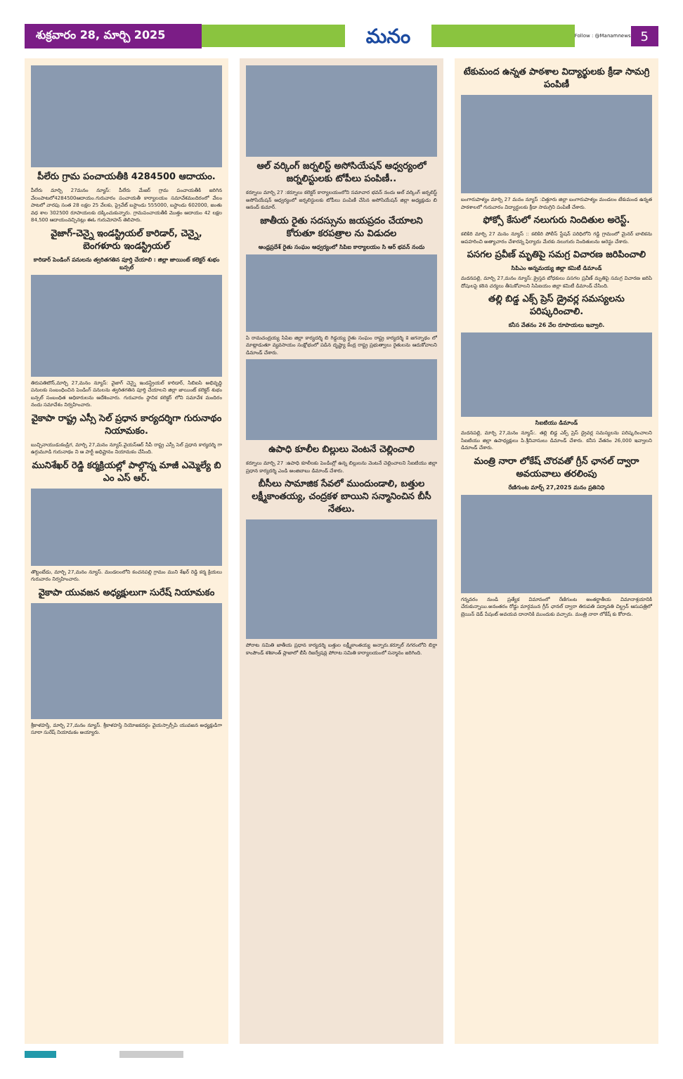శుక్రవారం 28, మార్చి 2025
మనం
Follow : @Manamnews
5
పీలేరు గ్రామ పంచాయతీకి 4284500 ఆదాయం.
పీలేరు మార్చి 27మనం న్యూస్: పీలేరు మేజర్ గ్రామ పంచాయతీకి జరిగిన వేలంపాటలో4284500ఆదాయం.గురువారం పంచాయతీ కార్యాలయం సమావేశమందిరంలో వేలం పాటలో వారపు సంత 28 లక్షల 25 వేలకు, ప్రైవేట్ బస్టాండు 555000, బస్టాండు 602000, జంతు వధ శాల 302500 రూపాయలకు దక్కించుకున్నారు. గ్రామపంచాయతీకి మొత్తం ఆదాయం 42 లక్షల 84,500 ఆదాయంవచ్చినట్లు ఈఓ గురుమోహన్ తెలిపారు.
వైజాగ్-చెన్నై ఇండస్ట్రియల్ కారిడార్, చెన్నై, బెంగళూరు ఇండస్ట్రియల్
కారిడార్ పెండింగ్ పనులను త్వరితగతిన పూర్తి చేయాలి : జిల్లా జాయింట్ కలెక్టర్ శుభం బన్సల్
తిరుపతిటౌన్,మార్చి 27,మనం న్యూస్: వైజాగ్ చెన్నై ఇండస్ట్రియల్ కారిడార్, సిబిఐసి అభివృద్ధి పనులకు సంబంధించిన పెండింగ్ పనులను త్వరితగతిన పూర్తి చేయాలని జిల్లా జాయింట్ కలెక్టర్ శుభం బన్సల్ సంబంధిత అధికారులను ఆదేశించారు. గురువారం స్థానిక కలెక్టర్ లోని సమావేశ మందిరం నందు సమావేశం నిర్వహించారు.
వైకాపా రాష్ట్ర ఎస్సీ సెల్ ప్రధాన కార్యదర్శిగా గురునాథం నియామకం.
బుచ్చినాయుడుకండ్రిగ, మార్చి 27,మనం న్యూస్.వైయస్ఆర్ సీపీ రాష్ట్ర ఎస్సీ సెల్ ప్రధాన కార్యదర్శి గా ఉగ్గుమూడి గురునాథం ని ఆ పార్టీ అధిష్టానం నియామకం చేసింది.
మునిశేఖర్ రెడ్డి కర్మక్రియల్లో పాల్గొన్న మాజీ ఎమ్మెల్యే బి ఎం ఎస్ ఆర్.
తొట్టంబేడు, మార్చి 27,మనం న్యూస్. మండలంలోని కంచనపల్లి గ్రామం ముని శేఖర్ రెడ్డి కర్మ క్రియలు గురువారం నిర్వహించారు.
వైకాపా యువజన అధ్యక్షులుగా సురేష్ నియామకం
శ్రీకాళహస్తి, మార్చి 27,మనం న్యూస్. శ్రీకాళహస్తి నియోజకవర్గం వైయస్సార్సీపి యువజన అధ్యక్షుడిగా సూరా సురేష్ నియామకం అయ్యారు.
ఆల్ వర్కింగ్ జర్నలిస్ట్ అసోసియేషన్ ఆధ్వర్యంలో జర్నలిస్టులకు టోపీలు పంపిణీ..
కర్నూలు మార్చి 27 :కర్నూలు కలెక్టర్ కార్యాలయంలోని సమాచార భవన్ నందు అల్ వర్కింగ్ జర్నలిస్ట్ అసోసియేషన్ ఆధ్వర్యంలో జర్నలిస్టులకు టోపీలు పంపిణీ చేసిన అసోసియేషన్ జిల్లా అధ్యక్షుడు బి ఆనంద్ కుమార్.
జాతీయ రైతు సదస్సును జయప్రదం చేయాలని కోరుతూ కరపత్రాల ను విడుదల
ఆంధ్రప్రదేశ్ రైతు సంఘం ఆధ్వర్యంలో సిపిఐ కార్యాలయం సి ఆర్ భవన్ నందు
పి రామచంద్రయ్య సిపిఐ జిల్లా కార్యదర్శి బి గిడ్డయ్య రైతు సంఘం రాష్ట్ర కార్యదర్శి కె జగన్నాథం లో మాట్లాడుతూ వ్యవసాయం సంక్షోభంలో పడిన దృష్ట్యా కేంద్ర రాష్ట్ర ప్రభుత్వాలు రైతులను ఆదుకోవాలని డిమాండ్ చేశారు.
ఉపాధి కూలీల బిల్లులు వెంటనే చెల్లించాలి
కర్నూలు మార్చి 27 :ఉపాధి కూలీలకు పెండింగ్లో ఉన్న బిల్లులను వెంటనే చెల్లించాలని సిఐటియు జిల్లా ప్రధాన కార్యదర్శి ఎండి అంజిబాబు డిమాండ్ చేశారు.
బీసీలు సామాజిక సేవలో ముందుండాలి, బత్తుల లక్ష్మీకాంతయ్య, చంద్రకళ బాయిని సన్మానించిన బీసీ నేతలు.
పోరాట సమితి జాతీయ ప్రధాన కార్యదర్శి బత్తుల లక్ష్మీకాంతయ్య అన్నారు.కర్నూల్ నగరంలోని బిర్లా కాంపౌండ్ శశికాంత్ ప్లాజాలో బీసీ రిజర్వేషన్ల పోరాట సమితి కార్యాలయంలో సన్మానం జరిగింది.
టేకుమంద ఉన్నత పాఠశాల విద్యార్థులకు క్రీడా సామగ్రి పంపిణీ
బంగారుపాళ్యం మార్చి 27 మనం న్యూస్ :చిత్తూరు జిల్లా బంగారుపాళ్యం మండలం టేకుమంద ఉన్నత పాఠశాలలో గురువారం విద్యార్థులకు క్రీడా సామగ్రిని పంపిణీ చేశారు.
ఫోక్సో కేసులో నలుగురు నిందితుల అరెస్ట్.
కలికిరి మార్చి 27 మనం న్యూస్ :: కలికిరి పోలీస్ స్టేషన్ పరిధిలోని గడ్డి గ్రామంలో మైనర్ బాలికను అపహరించి అత్యాచారం చేశారన్న ఫిర్యాదు మేరకు నలుగురు నిందితులను అరెస్టు చేశారు.
పసగల ప్రవీణ్ మృతిపై సమగ్ర విచారణ జరిపించాలి
సిపిఎం అన్నమయ్య జిల్లా కమిటీ డిమాండ్
మదనపల్లి, మార్చి 27,మనం న్యూస్:.క్రైస్తవ బోధకులు పసగల ప్రవీణ్ మృతిపై సమగ్ర విచారణ జరిపి దోషులపై కఠిన చర్యలు తీసుకోవాలని సిపిఐయం జిల్లా కమిటీ డిమాండ్ చేసింది.
తల్లి బిడ్డ ఎక్స్ ప్రెస్ డ్రైవర్ల సమస్యలను పరిష్కరించాలి.
కనీస వేతనం 26 వేల రూపాయలు ఇవ్వాలి.
సిఐటియు డిమాండ్
మదనపల్లి, మార్చి 27,మనం న్యూస్:. తల్లి బిడ్డ ఎక్స్ ప్రెస్ డ్రైవర్ల సమస్యలను పరిష్కరించాలని సిఐటియు జిల్లా ఉపాధ్యక్షులు పి.శ్రీనివాసులు డిమాండ్ చేశారు. కనీస వేతనం 26,000 ఇవ్వాలని డిమాండ్ చేశారు.
మంత్రి నారా లోకేష్ చొరవతో గ్రీన్ ఛానల్ ద్వారా అవయవాలు తరలింపు
రేణిగుంట మార్చ్ 27,2025 మనం ప్రతినిధి
గన్నవరం నుండి ప్రత్యేక విమానంలో రేణిగుంట అంతర్జాతీయ విమానాశ్రయానికి చేరుకున్నాయి.అనంతరం రోడ్డు మార్గమున గ్రీన్ ఛానల్ ద్వారా తిరుపతి పద్మావతి చిల్డ్రన్ ఆసుపత్రిలో బ్రెయిన్ డెడ్ పేషంట్ అవయవ దానానికి ముందుకు వచ్చారు. మంత్రి నారా లోకేష్ కు కోరారు.